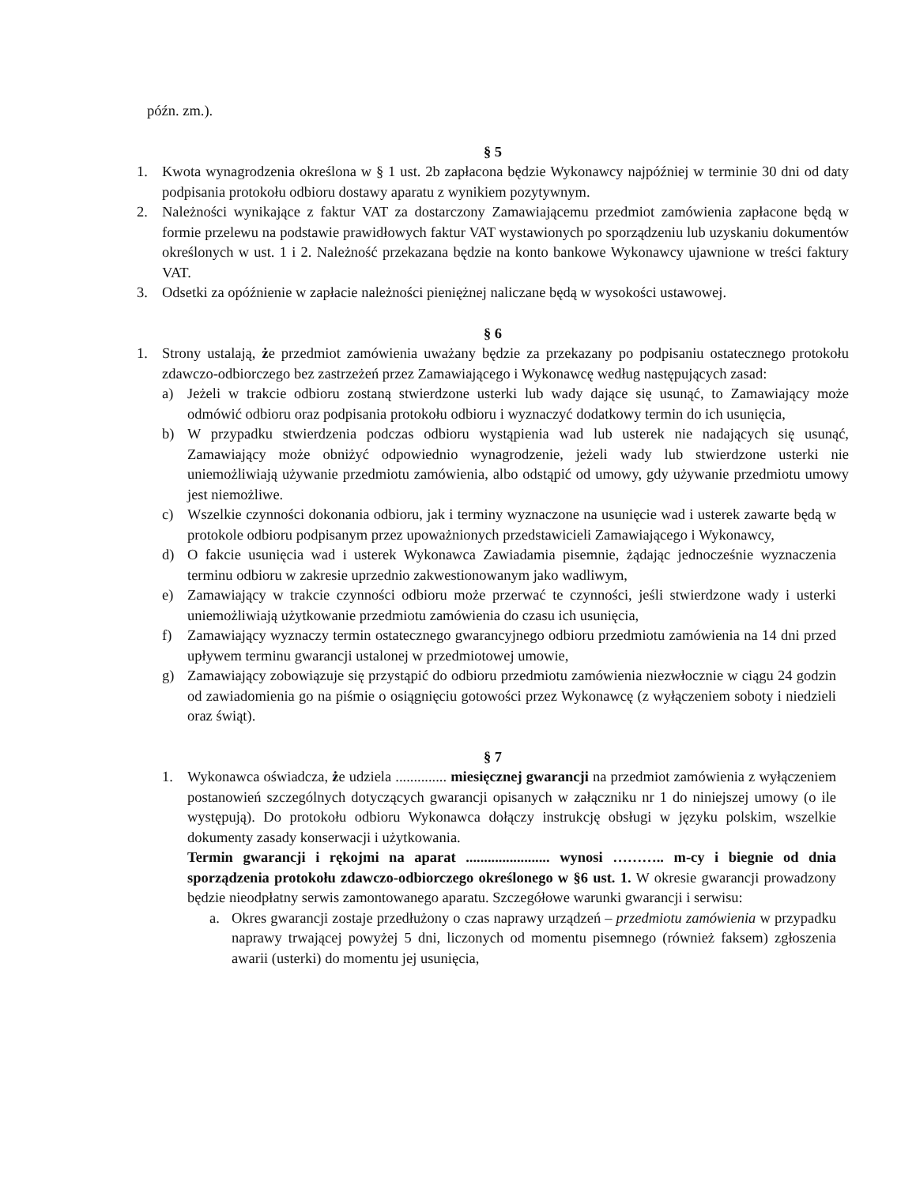późn. zm.).
§ 5
1. Kwota wynagrodzenia określona w § 1 ust. 2b zapłacona będzie Wykonawcy najpóźniej w terminie 30 dni od daty podpisania protokołu odbioru dostawy aparatu z wynikiem pozytywnym.
2. Należności wynikające z faktur VAT za dostarczony Zamawiającemu przedmiot zamówienia zapłacone będą w formie przelewu na podstawie prawidłowych faktur VAT wystawionych po sporządzeniu lub uzyskaniu dokumentów określonych w ust. 1 i 2. Należność przekazana będzie na konto bankowe Wykonawcy ujawnione w treści faktury VAT.
3. Odsetki za opóźnienie w zapłacie należności pieniężnej naliczane będą w wysokości ustawowej.
§ 6
1. Strony ustalają, że przedmiot zamówienia uważany będzie za przekazany po podpisaniu ostatecznego protokołu zdawczo-odbiorczego bez zastrzeżeń przez Zamawiającego i Wykonawcę według następujących zasad:
a) Jeżeli w trakcie odbioru zostaną stwierdzone usterki lub wady dające się usunąć, to Zamawiający może odmówić odbioru oraz podpisania protokołu odbioru i wyznaczyć dodatkowy termin do ich usunięcia,
b) W przypadku stwierdzenia podczas odbioru wystąpienia wad lub usterek nie nadających się usunąć, Zamawiający może obniżyć odpowiednio wynagrodzenie, jeżeli wady lub stwierdzone usterki nie uniemożliwiają używanie przedmiotu zamówienia, albo odstąpić od umowy, gdy używanie przedmiotu umowy jest niemożliwe.
c) Wszelkie czynności dokonania odbioru, jak i terminy wyznaczone na usunięcie wad i usterek zawarte będą w protokole odbioru podpisanym przez upoważnionych przedstawicieli Zamawiającego i Wykonawcy,
d) O fakcie usunięcia wad i usterek Wykonawca Zawiadamia pisemnie, żądając jednocześnie wyznaczenia terminu odbioru w zakresie uprzednio zakwestionowanym jako wadliwym,
e) Zamawiający w trakcie czynności odbioru może przerwać te czynności, jeśli stwierdzone wady i usterki uniemożliwiają użytkowanie przedmiotu zamówienia do czasu ich usunięcia,
f) Zamawiający wyznaczy termin ostatecznego gwarancyjnego odbioru przedmiotu zamówienia na 14 dni przed upływem terminu gwarancji ustalonej w przedmiotowej umowie,
g) Zamawiający zobowiązuje się przystąpić do odbioru przedmiotu zamówienia niezwłocznie w ciągu 24 godzin od zawiadomienia go na piśmie o osiągnięciu gotowości przez Wykonawcę (z wyłączeniem soboty i niedzieli oraz świąt).
§ 7
1. Wykonawca oświadcza, że udziela .............. miesięcznej gwarancji na przedmiot zamówienia z wyłączeniem postanowień szczególnych dotyczących gwarancji opisanych w załączniku nr 1 do niniejszej umowy (o ile występują). Do protokołu odbioru Wykonawca dołączy instrukcję obsługi w języku polskim, wszelkie dokumenty zasady konserwacji i użytkowania.
Termin gwarancji i rękojmi na aparat ....................... wynosi ……….. m-cy i biegnie od dnia sporządzenia protokołu zdawczo-odbiorczego określonego w §6 ust. 1. W okresie gwarancji prowadzony będzie nieodpłatny serwis zamontowanego aparatu. Szczegółowe warunki gwarancji i serwisu:
a. Okres gwarancji zostaje przedłużony o czas naprawy urządzeń – przedmiotu zamówienia w przypadku naprawy trwającej powyżej 5 dni, liczonych od momentu pisemnego (również faksem) zgłoszenia awarii (usterki) do momentu jej usunięcia,